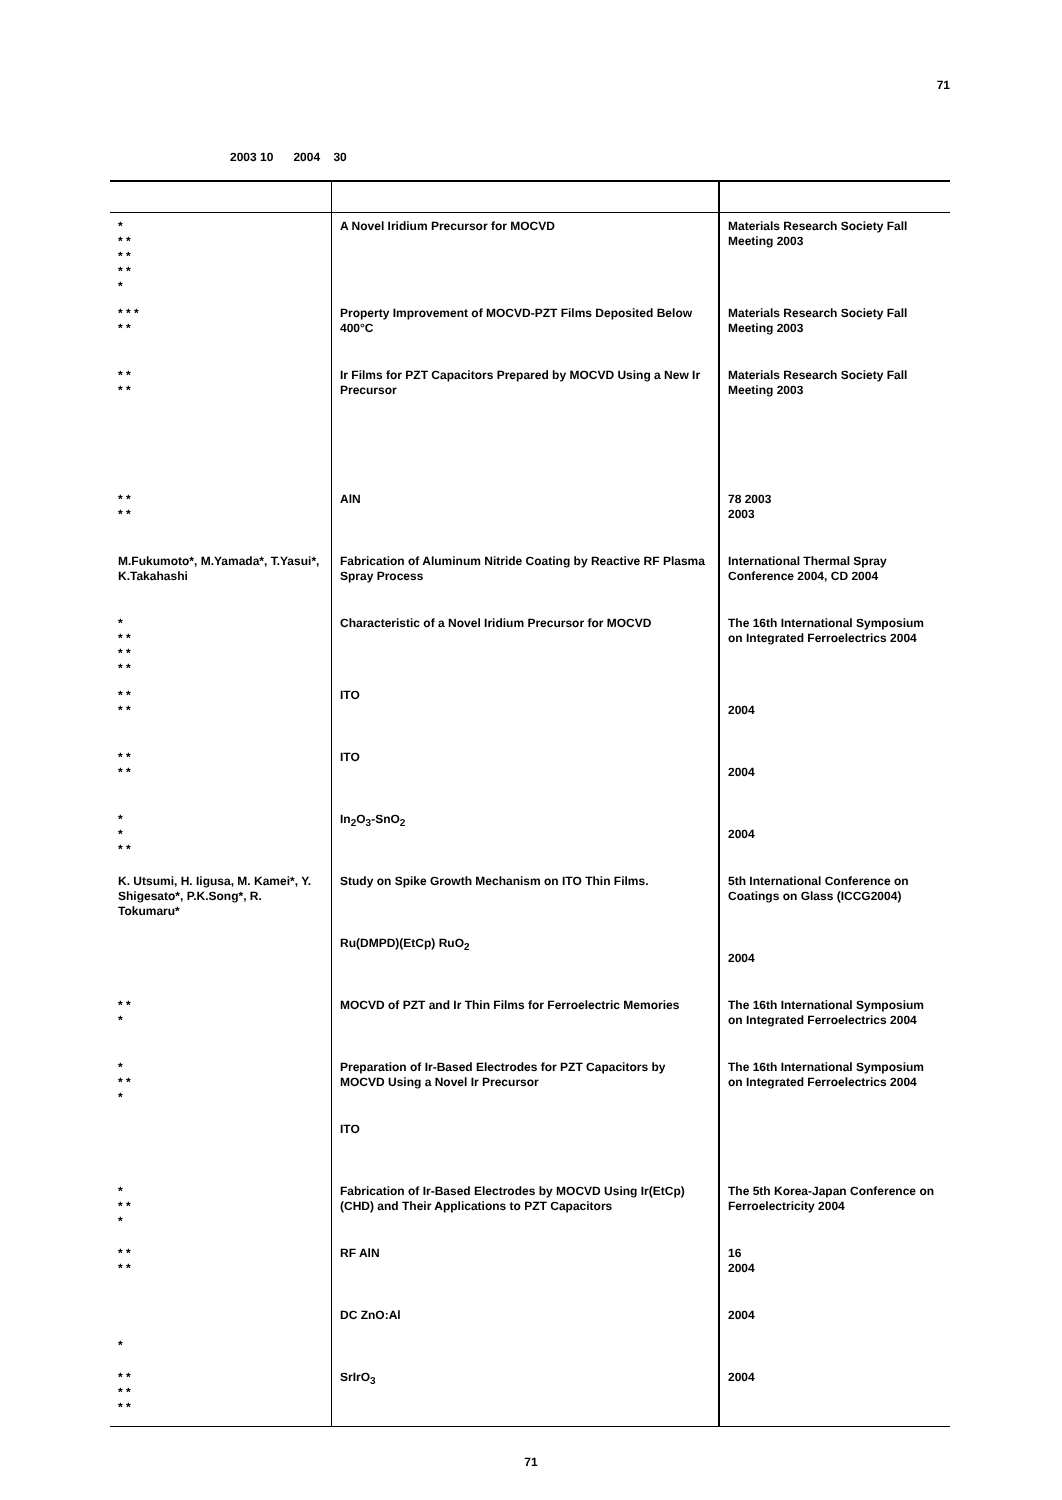71
2003 10 2004 30
| * * * * * * * * | A Novel Iridium Precursor for MOCVD | Materials Research Society Fall Meeting 2003 |
| * * * * * | Property Improvement of MOCVD-PZT Films Deposited Below 400°C | Materials Research Society Fall Meeting 2003 |
| * * * * | Ir Films for PZT Capacitors Prepared by MOCVD Using a New Ir Precursor | Materials Research Society Fall Meeting 2003 |
| * * * * | AlN | 78 2003 2003 |
| M.Fukumoto*, M.Yamada*, T.Yasui*, K.Takahashi | Fabrication of Aluminum Nitride Coating by Reactive RF Plasma Spray Process | International Thermal Spray Conference 2004, CD 2004 |
| * * * * * * * | Characteristic of a Novel Iridium Precursor for MOCVD | The 16th International Symposium on Integrated Ferroelectrics 2004 |
| * * * * | ITO | 2004 |
| * * * * | ITO | 2004 |
| * * * * | In<sub>2</sub>O<sub>3</sub>-SnO<sub>2</sub> | 2004 |
| K. Utsumi, H. Iigusa, M. Kamei*, Y. Shigesato*, P.K.Song*, R. Tokumaru* | Study on Spike Growth Mechanism on ITO Thin Films. | 5th International Conference on Coatings on Glass (ICCG2004) |
| | Ru(DMPD)(EtCp) RuO<sub>2</sub> | 2004 |
| * * * | MOCVD of PZT and Ir Thin Films for Ferroelectric Memories | The 16th International Symposium on Integrated Ferroelectrics 2004 |
| * * * * | Preparation of Ir-Based Electrodes for PZT Capacitors by MOCVD Using a Novel Ir Precursor | The 16th International Symposium on Integrated Ferroelectrics 2004 |
| | ITO | |
| * * * * | Fabrication of Ir-Based Electrodes by MOCVD Using Ir(EtCp)(CHD) and Their Applications to PZT Capacitors | The 5th Korea-Japan Conference on Ferroelectricity 2004 |
| * * * * | RF AlN | 16 2004 |
| * | DC ZnO:Al | 2004 |
| * * * * * * | SrIrO<sub>3</sub> | 2004 |
71